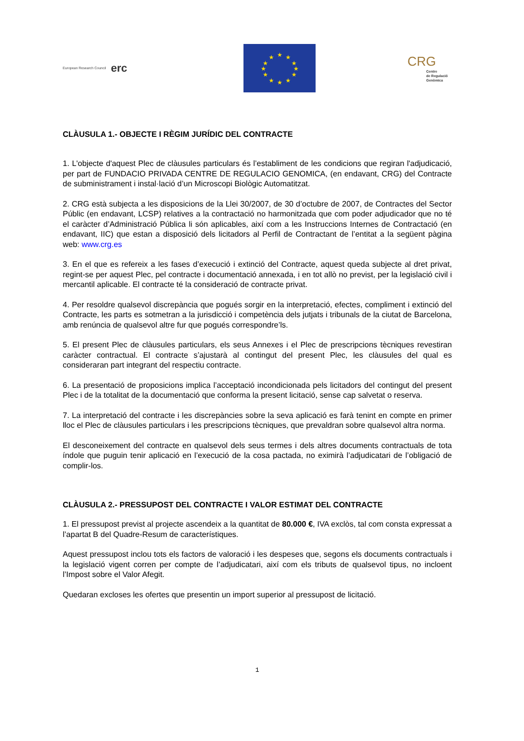European Research Council erc
★
★
★
★
★
★
★
★
★
★
★
★
CRG
Centre
de Regulació
Genòmica
CLÀUSULA 1.- OBJECTE I RÈGIM JURÍDIC DEL CONTRACTE
1. L'objecte d'aquest Plec de clàusules particulars és l’establiment de les condicions que regiran l'adjudicació, per part de FUNDACIO PRIVADA CENTRE DE REGULACIO GENOMICA, (en endavant, CRG) del Contracte de subministrament i instal·lació d’un Microscopi Biològic Automatitzat.
2. CRG està subjecta a les disposicions de la Llei 30/2007, de 30 d’octubre de 2007, de Contractes del Sector Públic (en endavant, LCSP) relatives a la contractació no harmonitzada que com poder adjudicador que no té el caràcter d’Administració Pública li són aplicables, així com a les Instruccions Internes de Contractació (en endavant, IIC) que estan a disposició dels licitadors al Perfil de Contractant de l’entitat a la següent pàgina web: www.crg.es
3. En el que es refereix a les fases d’execució i extinció del Contracte, aquest queda subjecte al dret privat, regint-se per aquest Plec, pel contracte i documentació annexada, i en tot allò no previst, per la legislació civil i mercantil aplicable. El contracte té la consideració de contracte privat.
4. Per resoldre qualsevol discrepància que pogués sorgir en la interpretació, efectes, compliment i extinció del Contracte, les parts es sotmetran a la jurisdicció i competència dels jutjats i tribunals de la ciutat de Barcelona, amb renúncia de qualsevol altre fur que pogués correspondre’ls.
5. El present Plec de clàusules particulars, els seus Annexes i el Plec de prescripcions tècniques revestiran caràcter contractual. El contracte s’ajustarà al contingut del present Plec, les clàusules del qual es consideraran part integrant del respectiu contracte.
6. La presentació de proposicions implica l’acceptació incondicionada pels licitadors del contingut del present Plec i de la totalitat de la documentació que conforma la present licitació, sense cap salvetat o reserva.
7. La interpretació del contracte i les discrepàncies sobre la seva aplicació es farà tenint en compte en primer lloc el Plec de clàusules particulars i les prescripcions tècniques, que prevaldran sobre qualsevol altra norma.
El desconeixement del contracte en qualsevol dels seus termes i dels altres documents contractuals de tota índole que puguin tenir aplicació en l’execució de la cosa pactada, no eximirà l’adjudicatari de l’obligació de complir-los.
CLÀUSULA 2.- PRESSUPOST DEL CONTRACTE I VALOR ESTIMAT DEL CONTRACTE
1. El pressupost previst al projecte ascendeix a la quantitat de 80.000 €, IVA exclòs, tal com consta expressat a l’apartat B del Quadre-Resum de característiques.
Aquest pressupost inclou tots els factors de valoració i les despeses que, segons els documents contractuals i la legislació vigent corren per compte de l’adjudicatari, així com els tributs de qualsevol tipus, no incloent l’Impost sobre el Valor Afegit.
Quedaran excloses les ofertes que presentin un import superior al pressupost de licitació.
1